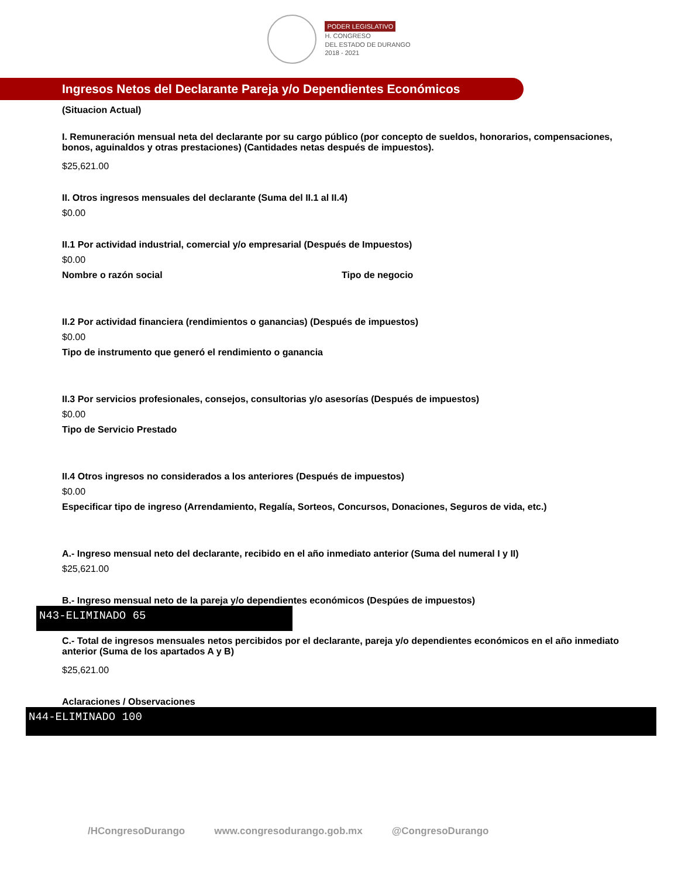PODER LEGISLATIVO
H. CONGRESO
DEL ESTADO DE DURANGO
2018 - 2021
Ingresos Netos del Declarante Pareja y/o Dependientes Económicos
(Situacion Actual)
I. Remuneración mensual neta del declarante por su cargo público (por concepto de sueldos, honorarios, compensaciones, bonos, aguinaldos y otras prestaciones) (Cantidades netas después de impuestos).
$25,621.00
II. Otros ingresos mensuales del declarante (Suma del II.1 al II.4)
$0.00
II.1 Por actividad industrial, comercial y/o empresarial (Después de Impuestos)
$0.00
Nombre o razón social Tipo de negocio
II.2 Por actividad financiera (rendimientos o ganancias) (Después de impuestos)
$0.00
Tipo de instrumento que generó el rendimiento o ganancia
II.3 Por servicios profesionales, consejos, consultorias y/o asesorías (Después de impuestos)
$0.00
Tipo de Servicio Prestado
II.4 Otros ingresos no considerados a los anteriores (Después de impuestos)
$0.00
Especificar tipo de ingreso (Arrendamiento, Regalía, Sorteos, Concursos, Donaciones, Seguros de vida, etc.)
A.- Ingreso mensual neto del declarante, recibido en el año inmediato anterior (Suma del numeral I y II)
$25,621.00
B.- Ingreso mensual neto de la pareja y/o dependientes económicos (Despúes de impuestos)
N43-ELIMINADO 65
C.- Total de ingresos mensuales netos percibidos por el declarante, pareja y/o dependientes económicos en el año inmediato anterior (Suma de los apartados A y B)
$25,621.00
Aclaraciones / Observaciones
N44-ELIMINADO 100
/HCongresoDurango www.congresodurango.gob.mx @CongresoDurango